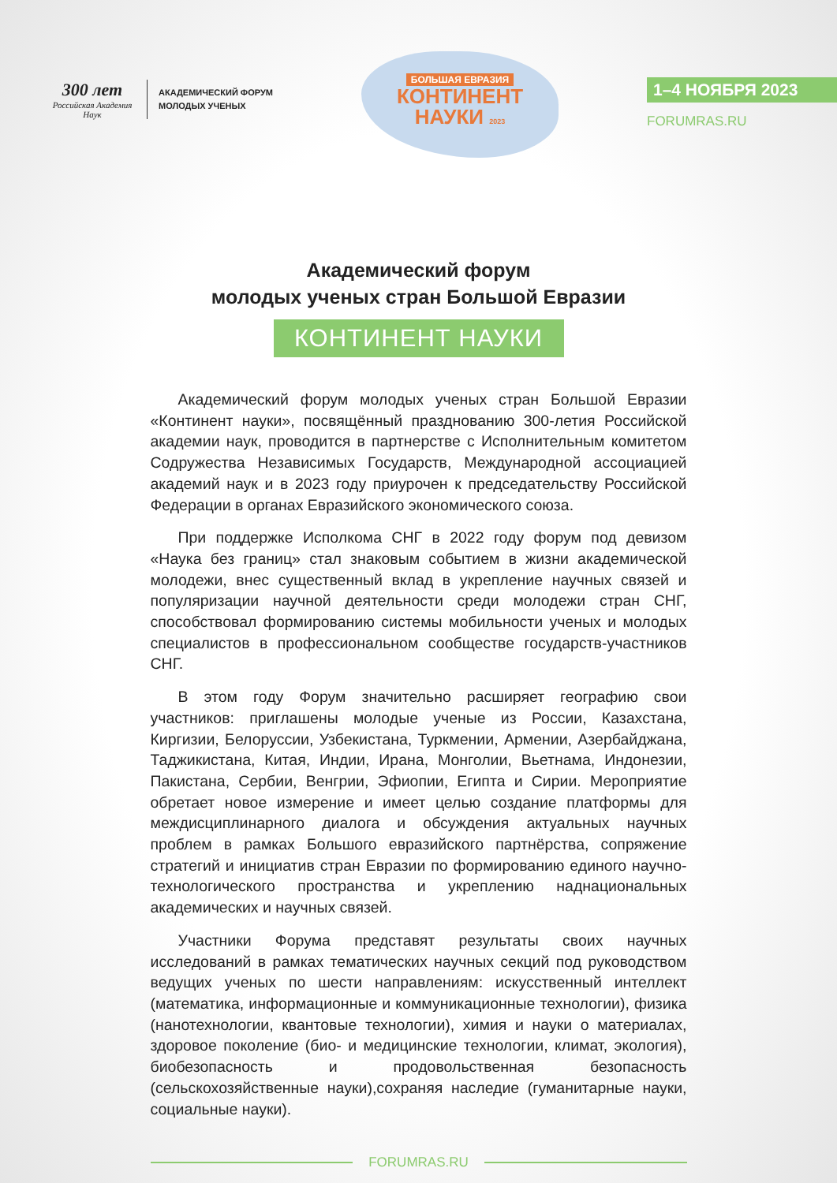300 лет
Российская Академия Наук
АКАДЕМИЧЕСКИЙ ФОРУМ
МОЛОДЫХ УЧЕНЫХ
БОЛЬШАЯ ЕВРАЗИЯ
КОНТИНЕНТ
НАУКИ 2023
1–4 НОЯБРЯ 2023
FORUMRAS.RU
Академический форум
молодых ученых стран Большой Евразии
КОНТИНЕНТ НАУКИ
Академический форум молодых ученых стран Большой Евразии «Континент науки», посвящённый празднованию 300-летия Российской академии наук, проводится в партнерстве с Исполнительным комитетом Содружества Независимых Государств, Международной ассоциацией академий наук и в 2023 году приурочен к председательству Российской Федерации в органах Евразийского экономического союза.
При поддержке Исполкома СНГ в 2022 году форум под девизом «Наука без границ» стал знаковым событием в жизни академической молодежи, внес существенный вклад в укрепление научных связей и популяризации научной деятельности среди молодежи стран СНГ, способствовал формированию системы мобильности ученых и молодых специалистов в профессиональном сообществе государств-участников СНГ.
В этом году Форум значительно расширяет географию свои участников: приглашены молодые ученые из России, Казахстана, Киргизии, Белоруссии, Узбекистана, Туркмении, Армении, Азербайджана, Таджикистана, Китая, Индии, Ирана, Монголии, Вьетнама, Индонезии, Пакистана, Сербии, Венгрии, Эфиопии, Египта и Сирии. Мероприятие обретает новое измерение и имеет целью создание платформы для междисциплинарного диалога и обсуждения актуальных научных проблем в рамках Большого евразийского партнёрства, сопряжение стратегий и инициатив стран Евразии по формированию единого научно-технологического пространства и укреплению наднациональных академических и научных связей.
Участники Форума представят результаты своих научных исследований в рамках тематических научных секций под руководством ведущих ученых по шести направлениям: искусственный интеллект (математика, информационные и коммуникационные технологии), физика (нанотехнологии, квантовые технологии), химия и науки о материалах, здоровое поколение (био- и медицинские технологии, климат, экология), биобезопасность и продовольственная безопасность (сельскохозяйственные науки),сохраняя наследие (гуманитарные науки, социальные науки).
FORUMRAS.RU